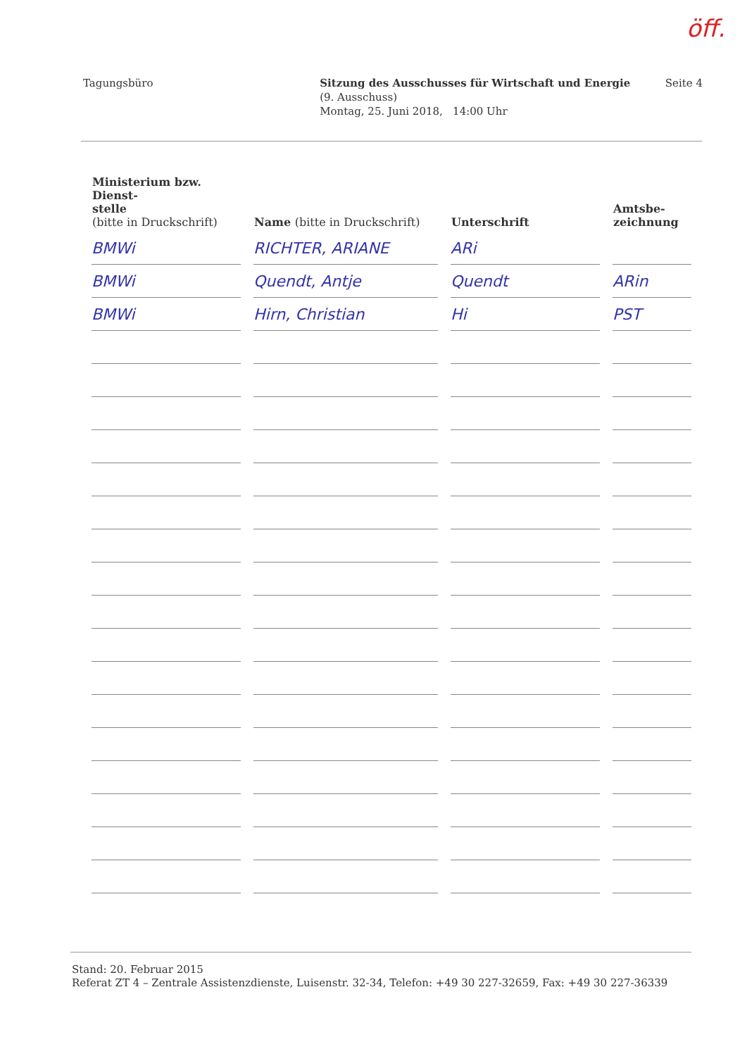öff.
Tagungsbüro Sitzung des Ausschusses für Wirtschaft und Energie
(9. Ausschuss)
Montag, 25. Juni 2018, 14:00 Uhr
Seite 4
| Ministerium bzw. Dienst- stelle (bitte in Druckschrift) | Name (bitte in Druckschrift) | Unterschrift | Amtsbe- zeichnung |
| --- | --- | --- | --- |
| BMWi | RICHTER, ARIANE | ARi | |
| BMWi | Quendt, Antje | Quendt | ARin |
| BMWi | Hirn, Christian | Hi | PST |
Stand: 20. Februar 2015
Referat ZT 4 – Zentrale Assistenzdienste, Luisenstr. 32-34, Telefon: +49 30 227-32659, Fax: +49 30 227-36339